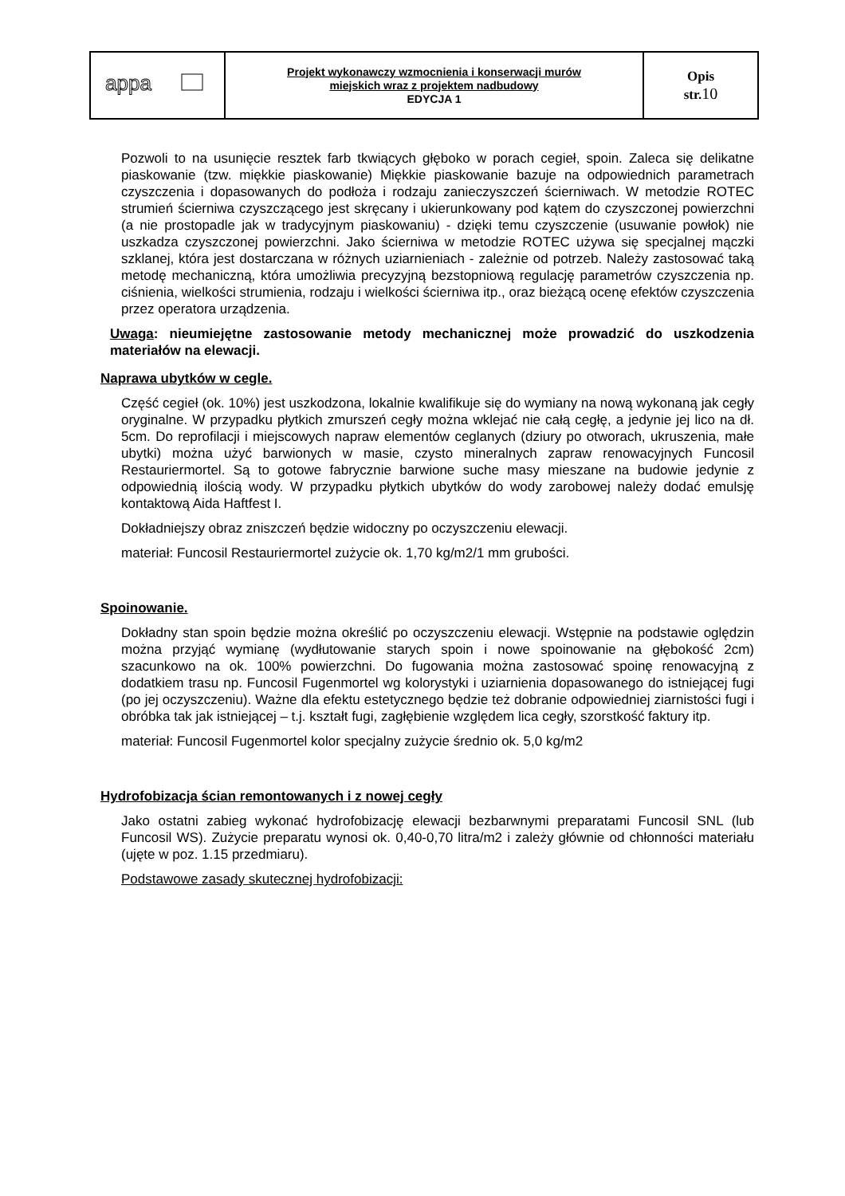| appa | Projekt wykonawczy wzmocnienia i konserwacji murów miejskich wraz z projektem nadbudowy EDYCJA 1 | Opis str. 10 |
Pozwoli to na usunięcie resztek farb tkwiących głęboko w porach cegieł, spoin. Zaleca się delikatne piaskowanie (tzw. miękkie piaskowanie) Miękkie piaskowanie bazuje na odpowiednich parametrach czyszczenia i dopasowanych do podłoża i rodzaju zanieczyszczeń ścierniwach. W metodzie ROTEC strumień ścierniwa czyszczącego jest skręcany i ukierunkowany pod kątem do czyszczonej powierzchni (a nie prostopadle jak w tradycyjnym piaskowaniu) - dzięki temu czyszczenie (usuwanie powłok) nie uszkadza czyszczonej powierzchni. Jako ścierniwa w metodzie ROTEC używa się specjalnej mączki szklanej, która jest dostarczana w różnych uziarnieniach - zależnie od potrzeb. Należy zastosować taką metodę mechaniczną, która umożliwia precyzyjną bezstopniową regulację parametrów czyszczenia np. ciśnienia, wielkości strumienia, rodzaju i wielkości ścierniwa itp., oraz bieżącą ocenę efektów czyszczenia przez operatora urządzenia.
Uwaga: nieumiejętne zastosowanie metody mechanicznej może prowadzić do uszkodzenia materiałów na elewacji.
Naprawa ubytków w cegle.
Część cegieł (ok. 10%) jest uszkodzona, lokalnie kwalifikuje się do wymiany na nową wykonaną jak cegły oryginalne. W przypadku płytkich zmurszeń cegły można wklejać nie całą cegłę, a jedynie jej lico na dł. 5cm. Do reprofilacji i miejscowych napraw elementów ceglanych (dziury po otworach, ukruszenia, małe ubytki) można użyć barwionych w masie, czysto mineralnych zapraw renowacyjnych Funcosil Restauriermortel. Są to gotowe fabrycznie barwione suche masy mieszane na budowie jedynie z odpowiednią ilością wody. W przypadku płytkich ubytków do wody zarobowej należy dodać emulsję kontaktową Aida Haftfest I.
Dokładniejszy obraz zniszczeń będzie widoczny po oczyszczeniu elewacji.
materiał: Funcosil Restauriermortel zużycie ok. 1,70 kg/m2/1 mm grubości.
Spoinowanie.
Dokładny stan spoin będzie można określić po oczyszczeniu elewacji. Wstępnie na podstawie oględzin można przyjąć wymianę (wydłutowanie starych spoin i nowe spoinowanie na głębokość 2cm) szacunkowo na ok. 100% powierzchni. Do fugowania można zastosować spoinę renowacyjną z dodatkiem trasu np. Funcosil Fugenmortel wg kolorystyki i uziarnienia dopasowanego do istniejącej fugi (po jej oczyszczeniu). Ważne dla efektu estetycznego będzie też dobranie odpowiedniej ziarnistości fugi i obróbka tak jak istniejącej – t.j. kształt fugi, zagłębienie względem lica cegły, szorstkość faktury itp.
materiał: Funcosil Fugenmortel kolor specjalny zużycie średnio ok. 5,0 kg/m2
Hydrofobizacja ścian remontowanych i z nowej cegły
Jako ostatni zabieg wykonać hydrofobizację elewacji bezbarwnymi preparatami Funcosil SNL (lub Funcosil WS). Zużycie preparatu wynosi ok. 0,40-0,70 litra/m2 i zależy głównie od chłonności materiału (ujęte w poz. 1.15 przedmiaru).
Podstawowe zasady skutecznej hydrofobizacji: